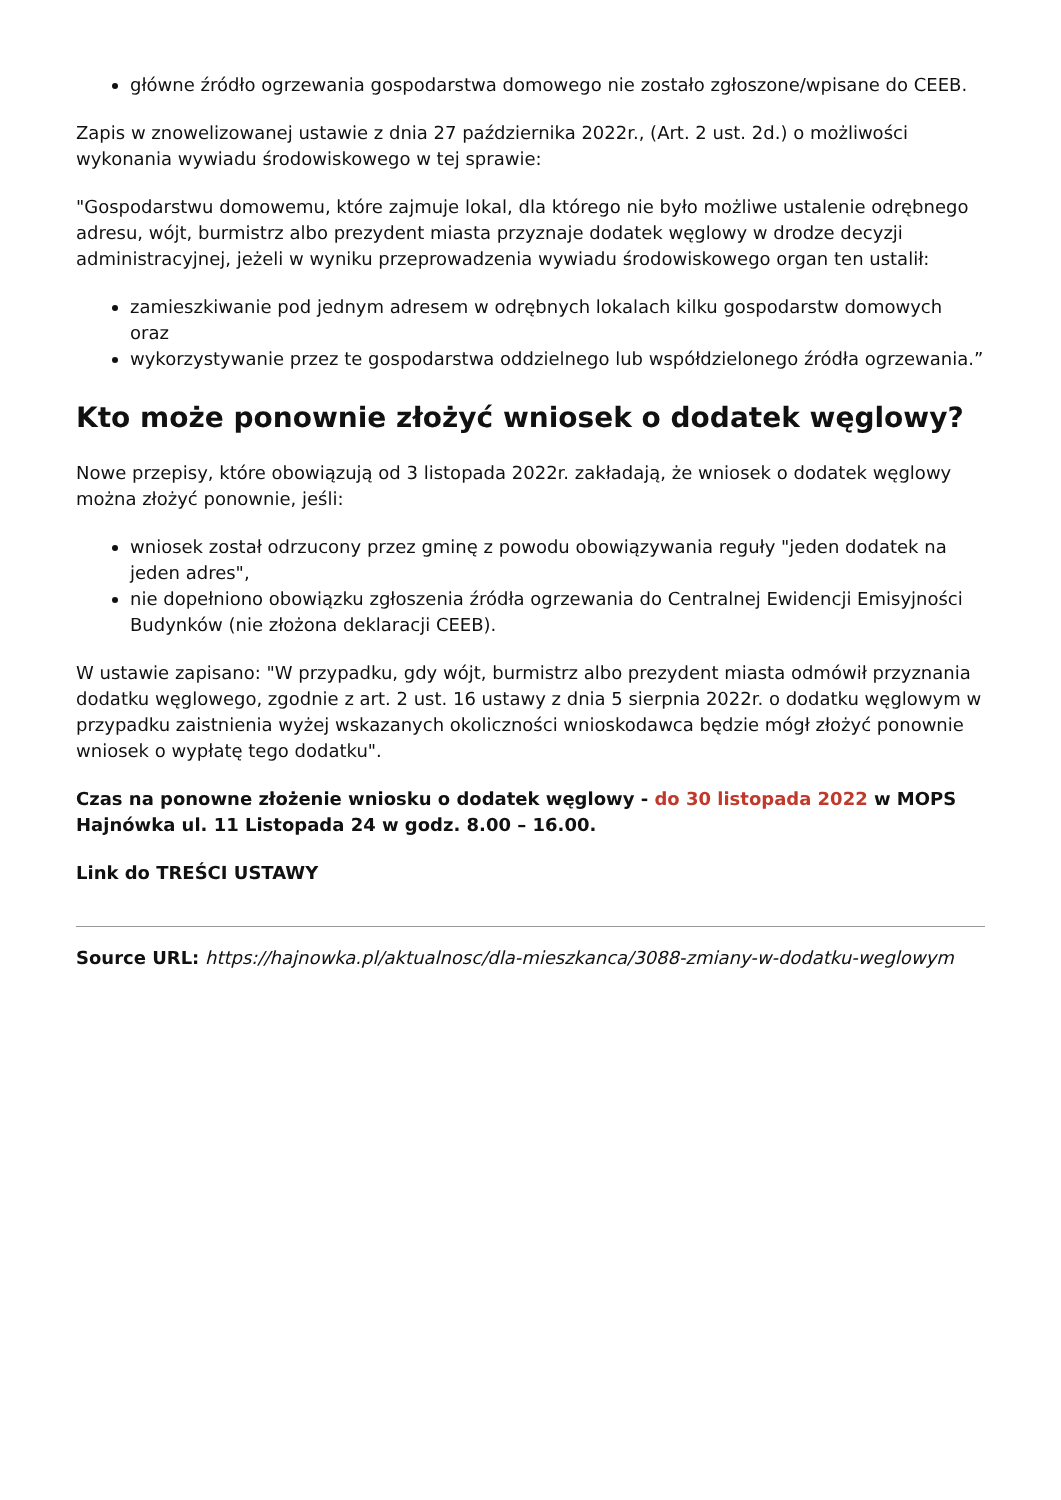główne źródło ogrzewania gospodarstwa domowego nie zostało zgłoszone/wpisane do CEEB.
Zapis w znowelizowanej ustawie z dnia 27 października 2022r., (Art. 2 ust. 2d.) o możliwości wykonania wywiadu środowiskowego w tej sprawie:
"Gospodarstwu domowemu, które zajmuje lokal, dla którego nie było możliwe ustalenie odrębnego adresu, wójt, burmistrz albo prezydent miasta przyznaje dodatek węglowy w drodze decyzji administracyjnej, jeżeli w wyniku przeprowadzenia wywiadu środowiskowego organ ten ustalił:
zamieszkiwanie pod jednym adresem w odrębnych lokalach kilku gospodarstw domowych oraz
wykorzystywanie przez te gospodarstwa oddzielnego lub współdzielonego źródła ogrzewania.”
Kto może ponownie złożyć wniosek o dodatek węglowy?
Nowe przepisy, które obowiązują od 3 listopada 2022r. zakładają, że wniosek o dodatek węglowy można złożyć ponownie, jeśli:
wniosek został odrzucony przez gminę z powodu obowiązywania reguły "jeden dodatek na jeden adres",
nie dopełniono obowiązku zgłoszenia źródła ogrzewania do Centralnej Ewidencji Emisyjności Budynków (nie złożona deklaracji CEEB).
W ustawie zapisano: "W przypadku, gdy wójt, burmistrz albo prezydent miasta odmówił przyznania dodatku węglowego, zgodnie z art. 2 ust. 16 ustawy z dnia 5 sierpnia 2022r. o dodatku węglowym w przypadku zaistnienia wyżej wskazanych okoliczności wnioskodawca będzie mógł złożyć ponownie wniosek o wypłatę tego dodatku".
Czas na ponowne złożenie wniosku o dodatek węglowy - do 30 listopada 2022 w MOPS Hajnówka ul. 11 Listopada 24 w godz. 8.00 – 16.00.
Link do TREŚCI USTAWY
Source URL: https://hajnowka.pl/aktualnosc/dla-mieszkanca/3088-zmiany-w-dodatku-weglowym